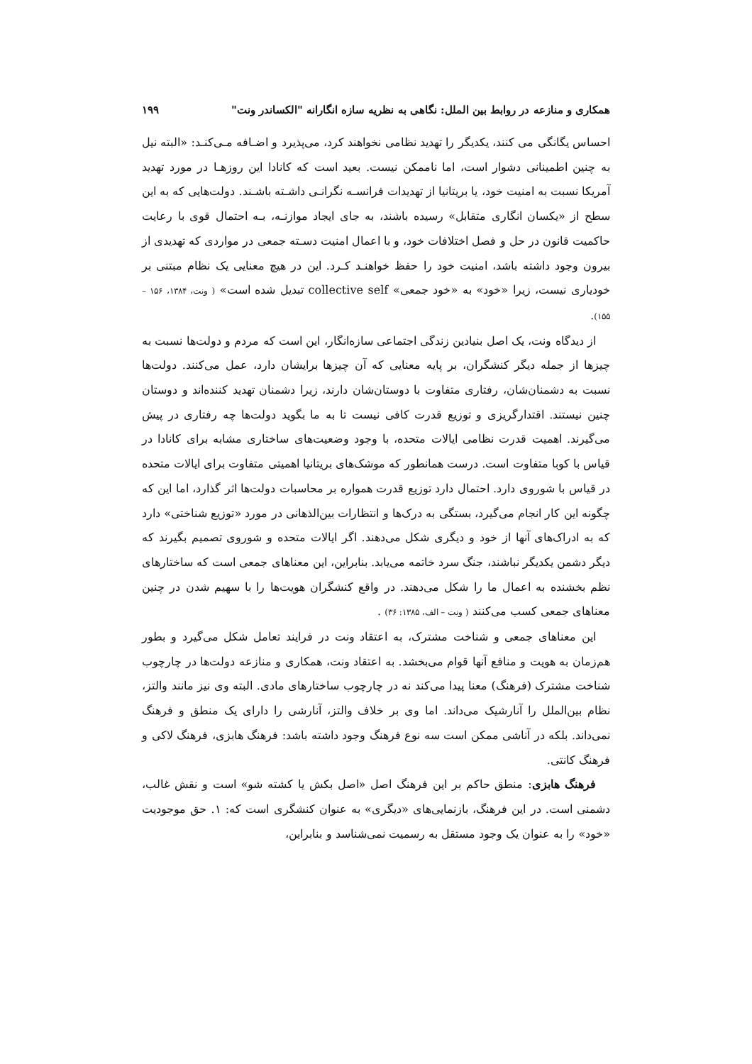همکاری و منازعه در روابط بین الملل: نگاهی به نظریه سازه انگارانه "الکساندر ونت" ۱۹۹
احساس یگانگی می کنند، یکدیگر را تهدید نظامی نخواهند کرد، می‌پذیرد و اضـافه مـی‌کنـد: «البته نیل به چنین اطمینانی دشوار است، اما ناممکن نیست. بعید است که کانادا این روزهـا در مورد تهدید آمریکا نسبت به امنیت خود، یا بریتانیا از تهدیدات فرانسـه نگرانـی داشـته باشـند. دولت‌هایی که به این سطح از «یکسان انگاری متقابل» رسیده باشند، به جای ایجاد موازنـه، بـه احتمال قوی با رعایت حاکمیت قانون در حل و فصل اختلافات خود، و با اعمال امنیت دسـته جمعی در مواردی که تهدیدی از بیرون وجود داشته باشد، امنیت خود را حفظ خواهنـد کـرد. این در هیچ معنایی یک نظام مبتنی بر خودیاری نیست، زیرا «خود» به «خود جمعی» collective self تبدیل شده است» ( ونت، ۱۳۸۴، ۱۵۶ – ۱۵۵).
از دیدگاه ونت، یک اصل بنیادین زندگی اجتماعی سازه‌انگار، این است که مردم و دولت‌ها نسبت به چیزها از جمله دیگر کنشگران، بر پایه معنایی که آن چیزها برایشان دارد، عمل می‌کنند. دولت‌ها نسبت به دشمنان‌شان، رفتاری متفاوت با دوستان‌شان دارند، زیرا دشمنان تهدید کننده‌اند و دوستان چنین نیستند. اقتدارگریزی و توزیع قدرت کافی نیست تا به ما بگوید دولت‌ها چه رفتاری در پیش می‌گیرند. اهمیت قدرت نظامی ایالات متحده، با وجود وضعیت‌های ساختاری مشابه برای کانادا در قیاس با کوبا متفاوت است. درست همانطور که موشک‌های بریتانیا اهمیتی متفاوت برای ایالات متحده در قیاس با شوروی دارد. احتمال دارد توزیع قدرت همواره بر محاسبات دولت‌ها اثر گذارد، اما این که چگونه این کار انجام می‌گیرد، بستگی به درک‌ها و انتظارات بین‌الذهانی در مورد «توزیع شناختی» دارد که به ادراک‌های آنها از خود و دیگری شکل می‌دهند. اگر ایالات متحده و شوروی تصمیم بگیرند که دیگر دشمن یکدیگر نباشند، جنگ سرد خاتمه می‌یابد. بنابراین، این معناهای جمعی است که ساختارهای نظم بخشنده به اعمال ما را شکل می‌دهند. در واقع کنشگران هویت‌ها را با سهیم شدن در چنین معناهای جمعی کسب می‌کنند ( ونت – الف، ۱۳۸۵: ۳۶) .
این معناهای جمعی و شناخت مشترک، به اعتقاد ونت در فرایند تعامل شکل می‌گیرد و بطور هم‌زمان به هویت و منافع آنها قوام می‌بخشد. به اعتقاد ونت، همکاری و منازعه دولت‌ها در چارچوب شناخت مشترک (فرهنگ) معنا پیدا می‌کند نه در چارچوب ساختارهای مادی. البته وی نیز مانند والتز، نظام بین‌الملل را آنارشیک می‌داند. اما وی بر خلاف والتز، آنارشی را دارای یک منطق و فرهنگ نمی‌داند. بلکه در آناشی ممکن است سه نوع فرهنگ وجود داشته باشد: فرهنگ هابزی، فرهنگ لاکی و فرهنگ کانتی.
فرهنگ هابزی: منطق حاکم بر این فرهنگ اصل «اصل بکش یا کشته شو» است و نقش غالب، دشمنی است. در این فرهنگ، بازنمایی‌های «دیگری» به عنوان کنشگری است که: ۱. حق موجودیت «خود» را به عنوان یک وجود مستقل به رسمیت نمی‌شناسد و بنابراین،